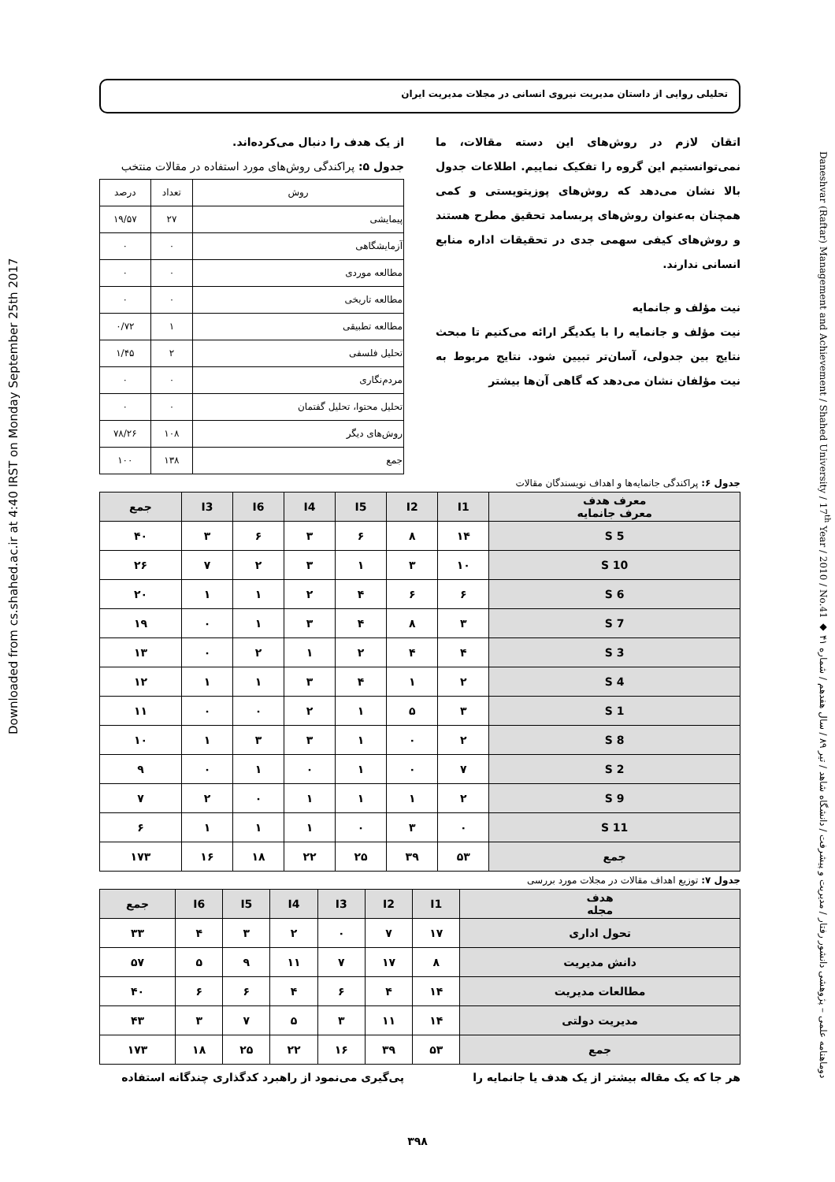Downloaded from cs.shahed.ac.ir at 4:40 IRST on Monday September 25th 2017
تحلیلی روایی از داستان مدیریت نیروی انسانی در مجلات مدیریت ایران
اتقان لازم در روش‌های این دسته مقالات، ما نمی‌توانستیم این گروه را تفکیک نماییم. اطلاعات جدول بالا نشان می‌دهد که روش‌های پوزیتویستی و کمی همچنان به‌عنوان روش‌های پربسامد تحقیق مطرح هستند و روش‌های کیفی سهمی جدی در تحقیقات اداره منابع انسانی ندارند.
نیت مؤلف و جانمایه
نیت مؤلف و جانمایه را با یکدیگر ارائه می‌کنیم تا مبحث نتایج بین جدولی، آسان‌تر تبیین شود. نتایج مربوط به نیت مؤلفان نشان می‌دهد که گاهی آن‌ها بیشتر
از یک هدف را دنبال می‌کرده‌اند.
جدول ۵: پراکندگی روش‌های مورد استفاده در مقالات منتخب
| روش | تعداد | درصد |
| --- | --- | --- |
| پیمایشی | ۲۷ | ۱۹/۵۷ |
| آزمایشگاهی | ۰ | ۰ |
| مطالعه موردی | ۰ | ۰ |
| مطالعه تاریخی | ۰ | ۰ |
| مطالعه تطبیقی | ۱ | ۰/۷۲ |
| تحلیل فلسفی | ۲ | ۱/۴۵ |
| مردم‌نگاری | ۰ | ۰ |
| تحلیل محتوا، تحلیل گفتمان | ۰ | ۰ |
| روش‌های دیگر | ۱۰۸ | ۷۸/۲۶ |
| جمع | ۱۳۸ | ۱۰۰ |
جدول ۶: پراکندگی جانمایه‌ها و اهداف نویسندگان مقالات
| معرف هدف معرف جانمایه | I1 | I2 | I5 | I4 | I6 | I3 | جمع |
| --- | --- | --- | --- | --- | --- | --- | --- |
| S 5 | ۱۴ | ۸ | ۶ | ۳ | ۶ | ۳ | ۴۰ |
| S 10 | ۱۰ | ۳ | ۱ | ۳ | ۲ | ۷ | ۲۶ |
| S 6 | ۶ | ۶ | ۴ | ۲ | ۱ | ۱ | ۲۰ |
| S 7 | ۳ | ۸ | ۴ | ۳ | ۱ | ۰ | ۱۹ |
| S 3 | ۴ | ۴ | ۲ | ۱ | ۲ | ۰ | ۱۳ |
| S 4 | ۲ | ۱ | ۴ | ۳ | ۱ | ۱ | ۱۲ |
| S 1 | ۳ | ۵ | ۱ | ۲ | ۰ | ۰ | ۱۱ |
| S 8 | ۲ | ۰ | ۱ | ۳ | ۳ | ۱ | ۱۰ |
| S 2 | ۷ | ۰ | ۱ | ۰ | ۱ | ۰ | ۹ |
| S 9 | ۲ | ۱ | ۱ | ۱ | ۰ | ۲ | ۷ |
| S 11 | ۰ | ۳ | ۰ | ۱ | ۱ | ۱ | ۶ |
| جمع | ۵۳ | ۳۹ | ۲۵ | ۲۲ | ۱۸ | ۱۶ | ۱۷۳ |
جدول ۷: توزیع اهداف مقالات در مجلات مورد بررسی
| هدف مجله | I1 | I2 | I3 | I4 | I5 | I6 | جمع |
| --- | --- | --- | --- | --- | --- | --- | --- |
| تحول اداری | ۱۷ | ۷ | ۰ | ۲ | ۳ | ۴ | ۳۳ |
| دانش مدیریت | ۸ | ۱۷ | ۷ | ۱۱ | ۹ | ۵ | ۵۷ |
| مطالعات مدیریت | ۱۴ | ۴ | ۶ | ۴ | ۶ | ۶ | ۴۰ |
| مدیریت دولتی | ۱۴ | ۱۱ | ۳ | ۵ | ۷ | ۳ | ۴۳ |
| جمع | ۵۳ | ۳۹ | ۱۶ | ۲۲ | ۲۵ | ۱۸ | ۱۷۳ |
هر جا که یک مقاله بیشتر از یک هدف یا جانمایه را
پی‌گیری می‌نمود از راهبرد کدگذاری چندگانه استفاده
Daneshvar (Raftar) Management and Achievement / Shahed University / 17<sup>th</sup> Year / 2010 / No.41 ◆ دوماهنامه علمی – پژوهشی دانشور رفتار / مدیریت و پیشرفت / دانشگاه شاهد / تیر ۸۹ / سال هفدهم / شماره ۴۱
۳۹۸